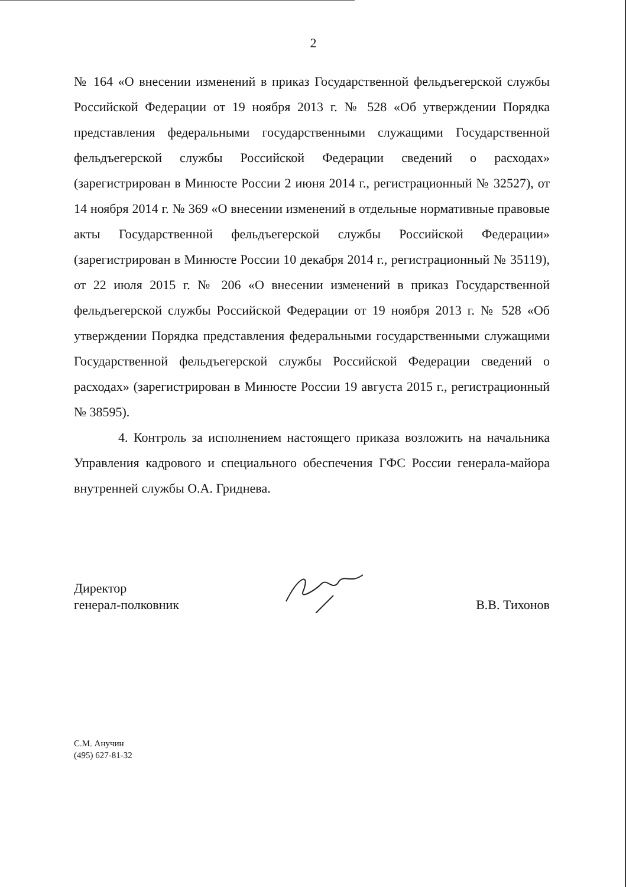2
№ 164 «О внесении изменений в приказ Государственной фельдъегерской службы Российской Федерации от 19 ноября 2013 г. № 528 «Об утверждении Порядка представления федеральными государственными служащими Государственной фельдъегерской службы Российской Федерации сведений о расходах» (зарегистрирован в Минюсте России 2 июня 2014 г., регистрационный № 32527), от 14 ноября 2014 г. № 369 «О внесении изменений в отдельные нормативные правовые акты Государственной фельдъегерской службы Российской Федерации» (зарегистрирован в Минюсте России 10 декабря 2014 г., регистрационный № 35119), от 22 июля 2015 г. № 206 «О внесении изменений в приказ Государственной фельдъегерской службы Российской Федерации от 19 ноября 2013 г. № 528 «Об утверждении Порядка представления федеральными государственными служащими Государственной фельдъегерской службы Российской Федерации сведений о расходах» (зарегистрирован в Минюсте России 19 августа 2015 г., регистрационный № 38595).
4. Контроль за исполнением настоящего приказа возложить на начальника Управления кадрового и специального обеспечения ГФС России генерала-майора внутренней службы О.А. Гриднева.
Директор
генерал-полковник
В.В. Тихонов
С.М. Анучин
(495) 627-81-32